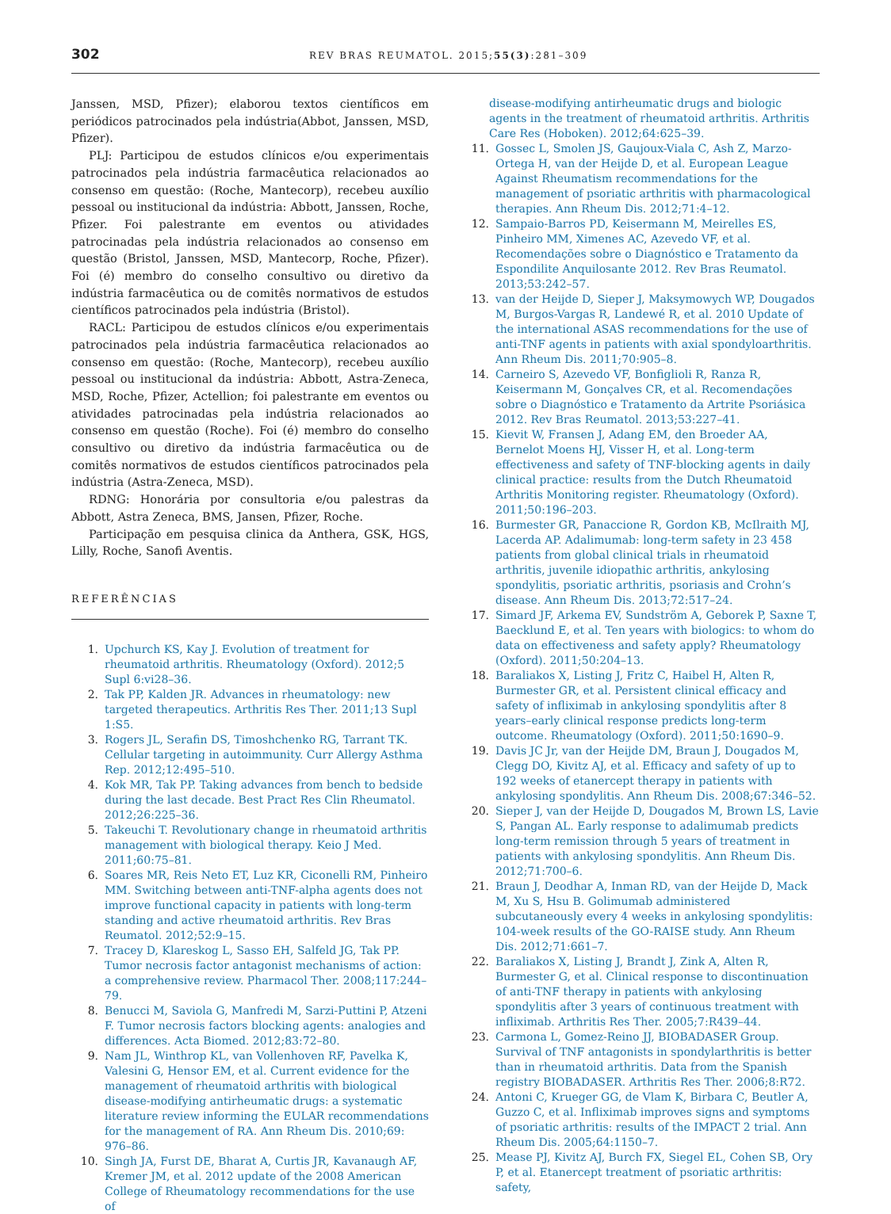302 REV BRAS REUMATOL. 2015;55(3):281–309
Janssen, MSD, Pfizer); elaborou textos científicos em periódicos patrocinados pela indústria(Abbot, Janssen, MSD, Pfizer).
PLJ: Participou de estudos clínicos e/ou experimentais patrocinados pela indústria farmacêutica relacionados ao consenso em questão: (Roche, Mantecorp), recebeu auxílio pessoal ou institucional da indústria: Abbott, Janssen, Roche, Pfizer. Foi palestrante em eventos ou atividades patrocinadas pela indústria relacionados ao consenso em questão (Bristol, Janssen, MSD, Mantecorp, Roche, Pfizer). Foi (é) membro do conselho consultivo ou diretivo da indústria farmacêutica ou de comitês normativos de estudos científicos patrocinados pela indústria (Bristol).
RACL: Participou de estudos clínicos e/ou experimentais patrocinados pela indústria farmacêutica relacionados ao consenso em questão: (Roche, Mantecorp), recebeu auxílio pessoal ou institucional da indústria: Abbott, Astra-Zeneca, MSD, Roche, Pfizer, Actellion; foi palestrante em eventos ou atividades patrocinadas pela indústria relacionados ao consenso em questão (Roche). Foi (é) membro do conselho consultivo ou diretivo da indústria farmacêutica ou de comitês normativos de estudos científicos patrocinados pela indústria (Astra-Zeneca, MSD).
RDNG: Honorária por consultoria e/ou palestras da Abbott, Astra Zeneca, BMS, Jansen, Pfizer, Roche.
Participação em pesquisa clinica da Anthera, GSK, HGS, Lilly, Roche, Sanofi Aventis.
REFERÊNCIAS
1. Upchurch KS, Kay J. Evolution of treatment for rheumatoid arthritis. Rheumatology (Oxford). 2012;5 Supl 6:vi28–36.
2. Tak PP, Kalden JR. Advances in rheumatology: new targeted therapeutics. Arthritis Res Ther. 2011;13 Supl 1:S5.
3. Rogers JL, Serafin DS, Timoshchenko RG, Tarrant TK. Cellular targeting in autoimmunity. Curr Allergy Asthma Rep. 2012;12:495–510.
4. Kok MR, Tak PP. Taking advances from bench to bedside during the last decade. Best Pract Res Clin Rheumatol. 2012;26:225–36.
5. Takeuchi T. Revolutionary change in rheumatoid arthritis management with biological therapy. Keio J Med. 2011;60:75–81.
6. Soares MR, Reis Neto ET, Luz KR, Ciconelli RM, Pinheiro MM. Switching between anti-TNF-alpha agents does not improve functional capacity in patients with long-term standing and active rheumatoid arthritis. Rev Bras Reumatol. 2012;52:9–15.
7. Tracey D, Klareskog L, Sasso EH, Salfeld JG, Tak PP. Tumor necrosis factor antagonist mechanisms of action: a comprehensive review. Pharmacol Ther. 2008;117:244–79.
8. Benucci M, Saviola G, Manfredi M, Sarzi-Puttini P, Atzeni F. Tumor necrosis factors blocking agents: analogies and differences. Acta Biomed. 2012;83:72–80.
9. Nam JL, Winthrop KL, van Vollenhoven RF, Pavelka K, Valesini G, Hensor EM, et al. Current evidence for the management of rheumatoid arthritis with biological disease-modifying antirheumatic drugs: a systematic literature review informing the EULAR recommendations for the management of RA. Ann Rheum Dis. 2010;69: 976–86.
10. Singh JA, Furst DE, Bharat A, Curtis JR, Kavanaugh AF, Kremer JM, et al. 2012 update of the 2008 American College of Rheumatology recommendations for the use of
disease-modifying antirheumatic drugs and biologic agents in the treatment of rheumatoid arthritis. Arthritis Care Res (Hoboken). 2012;64:625–39.
11. Gossec L, Smolen JS, Gaujoux-Viala C, Ash Z, Marzo-Ortega H, van der Heijde D, et al. European League Against Rheumatism recommendations for the management of psoriatic arthritis with pharmacological therapies. Ann Rheum Dis. 2012;71:4–12.
12. Sampaio-Barros PD, Keisermann M, Meirelles ES, Pinheiro MM, Ximenes AC, Azevedo VF, et al. Recomendações sobre o Diagnóstico e Tratamento da Espondilite Anquilosante 2012. Rev Bras Reumatol. 2013;53:242–57.
13. van der Heijde D, Sieper J, Maksymowych WP, Dougados M, Burgos-Vargas R, Landewé R, et al. 2010 Update of the international ASAS recommendations for the use of anti-TNF agents in patients with axial spondyloarthritis. Ann Rheum Dis. 2011;70:905–8.
14. Carneiro S, Azevedo VF, Bonfiglioli R, Ranza R, Keisermann M, Gonçalves CR, et al. Recomendações sobre o Diagnóstico e Tratamento da Artrite Psoriásica 2012. Rev Bras Reumatol. 2013;53:227–41.
15. Kievit W, Fransen J, Adang EM, den Broeder AA, Bernelot Moens HJ, Visser H, et al. Long-term effectiveness and safety of TNF-blocking agents in daily clinical practice: results from the Dutch Rheumatoid Arthritis Monitoring register. Rheumatology (Oxford). 2011;50:196–203.
16. Burmester GR, Panaccione R, Gordon KB, McIlraith MJ, Lacerda AP. Adalimumab: long-term safety in 23 458 patients from global clinical trials in rheumatoid arthritis, juvenile idiopathic arthritis, ankylosing spondylitis, psoriatic arthritis, psoriasis and Crohn’s disease. Ann Rheum Dis. 2013;72:517–24.
17. Simard JF, Arkema EV, Sundström A, Geborek P, Saxne T, Baecklund E, et al. Ten years with biologics: to whom do data on effectiveness and safety apply? Rheumatology (Oxford). 2011;50:204–13.
18. Baraliakos X, Listing J, Fritz C, Haibel H, Alten R, Burmester GR, et al. Persistent clinical efficacy and safety of infliximab in ankylosing spondylitis after 8 years–early clinical response predicts long-term outcome. Rheumatology (Oxford). 2011;50:1690–9.
19. Davis JC Jr, van der Heijde DM, Braun J, Dougados M, Clegg DO, Kivitz AJ, et al. Efficacy and safety of up to 192 weeks of etanercept therapy in patients with ankylosing spondylitis. Ann Rheum Dis. 2008;67:346–52.
20. Sieper J, van der Heijde D, Dougados M, Brown LS, Lavie S, Pangan AL. Early response to adalimumab predicts long-term remission through 5 years of treatment in patients with ankylosing spondylitis. Ann Rheum Dis. 2012;71:700–6.
21. Braun J, Deodhar A, Inman RD, van der Heijde D, Mack M, Xu S, Hsu B. Golimumab administered subcutaneously every 4 weeks in ankylosing spondylitis: 104-week results of the GO-RAISE study. Ann Rheum Dis. 2012;71:661–7.
22. Baraliakos X, Listing J, Brandt J, Zink A, Alten R, Burmester G, et al. Clinical response to discontinuation of anti-TNF therapy in patients with ankylosing spondylitis after 3 years of continuous treatment with infliximab. Arthritis Res Ther. 2005;7:R439–44.
23. Carmona L, Gomez-Reino JJ, BIOBADASER Group. Survival of TNF antagonists in spondylarthritis is better than in rheumatoid arthritis. Data from the Spanish registry BIOBADASER. Arthritis Res Ther. 2006;8:R72.
24. Antoni C, Krueger GG, de Vlam K, Birbara C, Beutler A, Guzzo C, et al. Infliximab improves signs and symptoms of psoriatic arthritis: results of the IMPACT 2 trial. Ann Rheum Dis. 2005;64:1150–7.
25. Mease PJ, Kivitz AJ, Burch FX, Siegel EL, Cohen SB, Ory P, et al. Etanercept treatment of psoriatic arthritis: safety,